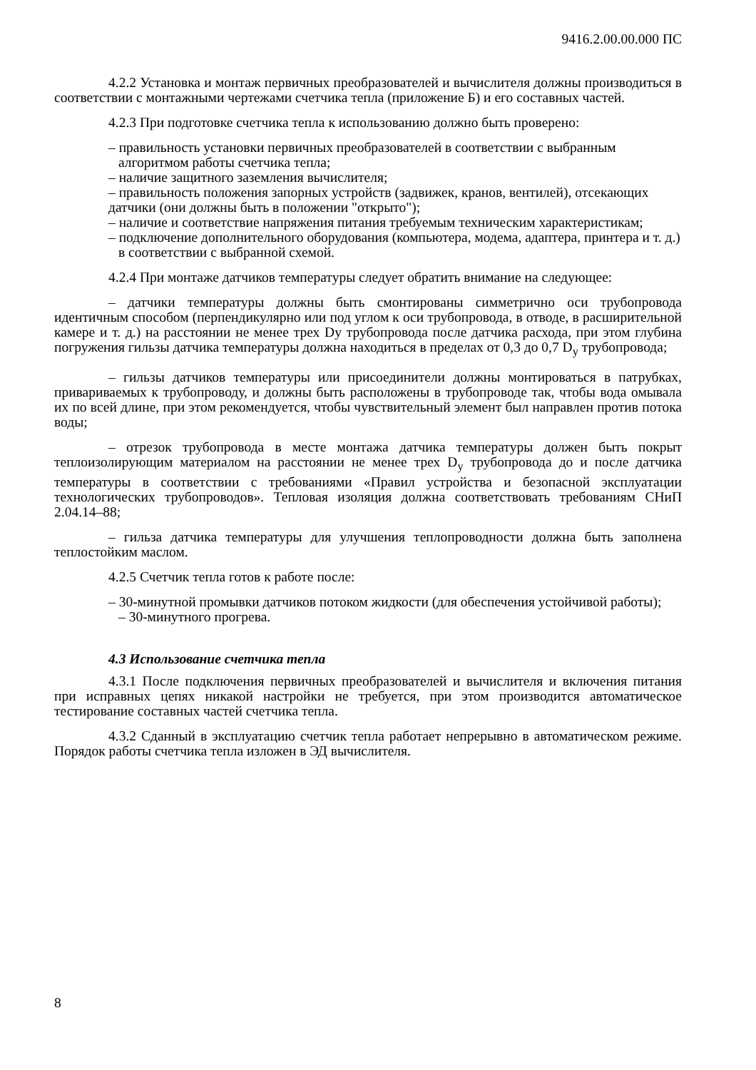9416.2.00.00.000 ПС
4.2.2 Установка и монтаж первичных преобразователей и вычислителя должны производиться в соответствии с монтажными чертежами счетчика тепла (приложение Б) и его составных частей.
4.2.3 При подготовке счетчика тепла к использованию должно быть проверено:
– правильность установки первичных преобразователей в соответствии с выбранным алгоритмом работы счетчика тепла;
– наличие защитного заземления вычислителя;
– правильность положения запорных устройств (задвижек, кранов, вентилей), отсекающих датчики (они должны быть в положении "открыто");
– наличие и соответствие напряжения питания требуемым техническим характеристикам;
– подключение дополнительного оборудования (компьютера, модема, адаптера, принтера и т. д.) в соответствии с выбранной схемой.
4.2.4 При монтаже датчиков температуры следует обратить внимание на следующее:
– датчики температуры должны быть смонтированы симметрично оси трубопровода идентичным способом (перпендикулярно или под углом к оси трубопровода, в отводе, в расширительной камере и т. д.) на расстоянии не менее трех Dу трубопровода после датчика расхода, при этом глубина погружения гильзы датчика температуры должна находиться в пределах от 0,3 до 0,7 D<sub>у</sub> трубопровода;
– гильзы датчиков температуры или присоединители должны монтироваться в патрубках, привариваемых к трубопроводу, и должны быть расположены в трубопроводе так, чтобы вода омывала их по всей длине, при этом рекомендуется, чтобы чувствительный элемент был направлен против потока воды;
– отрезок трубопровода в месте монтажа датчика температуры должен быть покрыт теплоизолирующим материалом на расстоянии не менее трех D<sub>у</sub> трубопровода до и после датчика температуры в соответствии с требованиями «Правил устройства и безопасной эксплуатации технологических трубопроводов». Тепловая изоляция должна соответствовать требованиям СНиП 2.04.14–88;
– гильза датчика температуры для улучшения теплопроводности должна быть заполнена теплостойким маслом.
4.2.5 Счетчик тепла готов к работе после:
– 30-минутной промывки датчиков потоком жидкости (для обеспечения устойчивой работы);
– 30-минутного прогрева.
4.3 Использование счетчика тепла
4.3.1 После подключения первичных преобразователей и вычислителя и включения питания при исправных цепях никакой настройки не требуется, при этом производится автоматическое тестирование составных частей счетчика тепла.
4.3.2 Сданный в эксплуатацию счетчик тепла работает непрерывно в автоматическом режиме. Порядок работы счетчика тепла изложен в ЭД вычислителя.
8